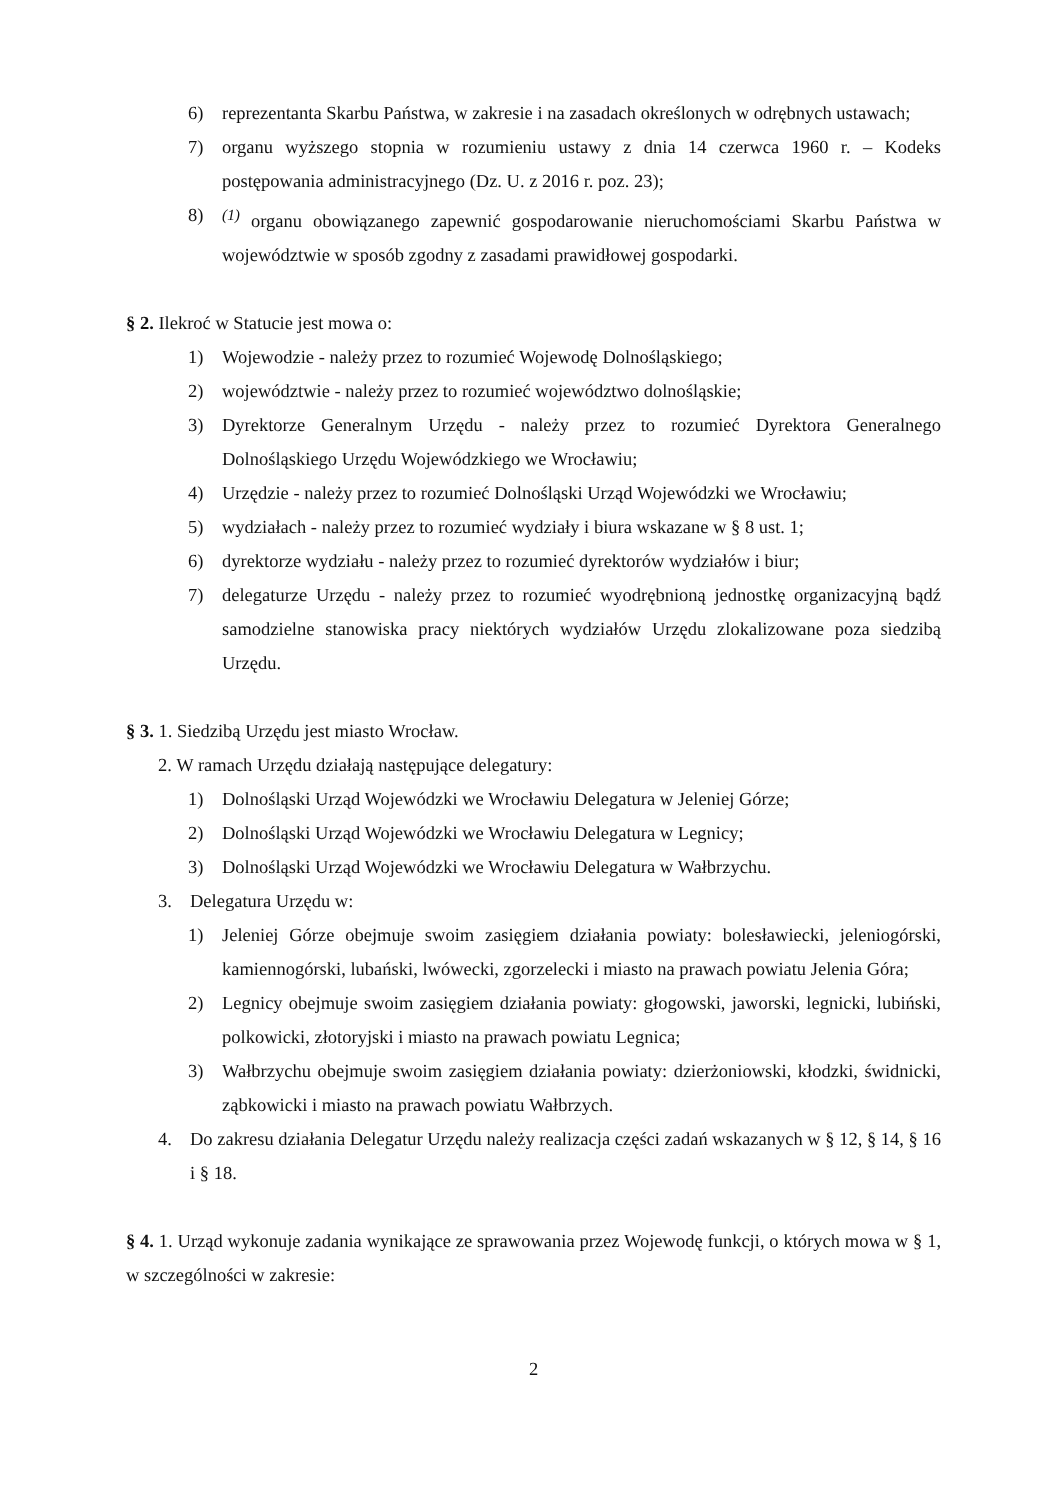6) reprezentanta Skarbu Państwa, w zakresie i na zasadach określonych w odrębnych ustawach;
7) organu wyższego stopnia w rozumieniu ustawy z dnia 14 czerwca 1960 r. – Kodeks postępowania administracyjnego (Dz. U. z 2016 r. poz. 23);
8)<sup>(1)</sup> organu obowiązanego zapewnić gospodarowanie nieruchomościami Skarbu Państwa w województwie w sposób zgodny z zasadami prawidłowej gospodarki.
§ 2. Ilekroć w Statucie jest mowa o:
1) Wojewodzie - należy przez to rozumieć Wojewodę Dolnośląskiego;
2) województwie - należy przez to rozumieć województwo dolnośląskie;
3) Dyrektorze Generalnym Urzędu - należy przez to rozumieć Dyrektora Generalnego Dolnośląskiego Urzędu Wojewódzkiego we Wrocławiu;
4) Urzędzie - należy przez to rozumieć Dolnośląski Urząd Wojewódzki we Wrocławiu;
5) wydziałach - należy przez to rozumieć wydziały i biura wskazane w § 8 ust. 1;
6) dyrektorze wydziału - należy przez to rozumieć dyrektorów wydziałów i biur;
7) delegaturze Urzędu - należy przez to rozumieć wyodrębnioną jednostkę organizacyjną bądź samodzielne stanowiska pracy niektórych wydziałów Urzędu zlokalizowane poza siedzibą Urzędu.
§ 3. 1. Siedzibą Urzędu jest miasto Wrocław.
2. W ramach Urzędu działają następujące delegatury:
1) Dolnośląski Urząd Wojewódzki we Wrocławiu Delegatura w Jeleniej Górze;
2) Dolnośląski Urząd Wojewódzki we Wrocławiu Delegatura w Legnicy;
3) Dolnośląski Urząd Wojewódzki we Wrocławiu Delegatura w Wałbrzychu.
3. Delegatura Urzędu w:
1) Jeleniej Górze obejmuje swoim zasięgiem działania powiaty: bolesławiecki, jeleniogórski, kamiennogórski, lubański, lwówecki, zgorzelecki i miasto na prawach powiatu Jelenia Góra;
2) Legnicy obejmuje swoim zasięgiem działania powiaty: głogowski, jaworski, legnicki, lubiński, polkowicki, złotoryjski i miasto na prawach powiatu Legnica;
3) Wałbrzychu obejmuje swoim zasięgiem działania powiaty: dzierżoniowski, kłodzki, świdnicki, ząbkowicki i miasto na prawach powiatu Wałbrzych.
4. Do zakresu działania Delegatur Urzędu należy realizacja części zadań wskazanych w § 12, § 14, § 16 i § 18.
§ 4. 1. Urząd wykonuje zadania wynikające ze sprawowania przez Wojewodę funkcji, o których mowa w § 1, w szczególności w zakresie:
2